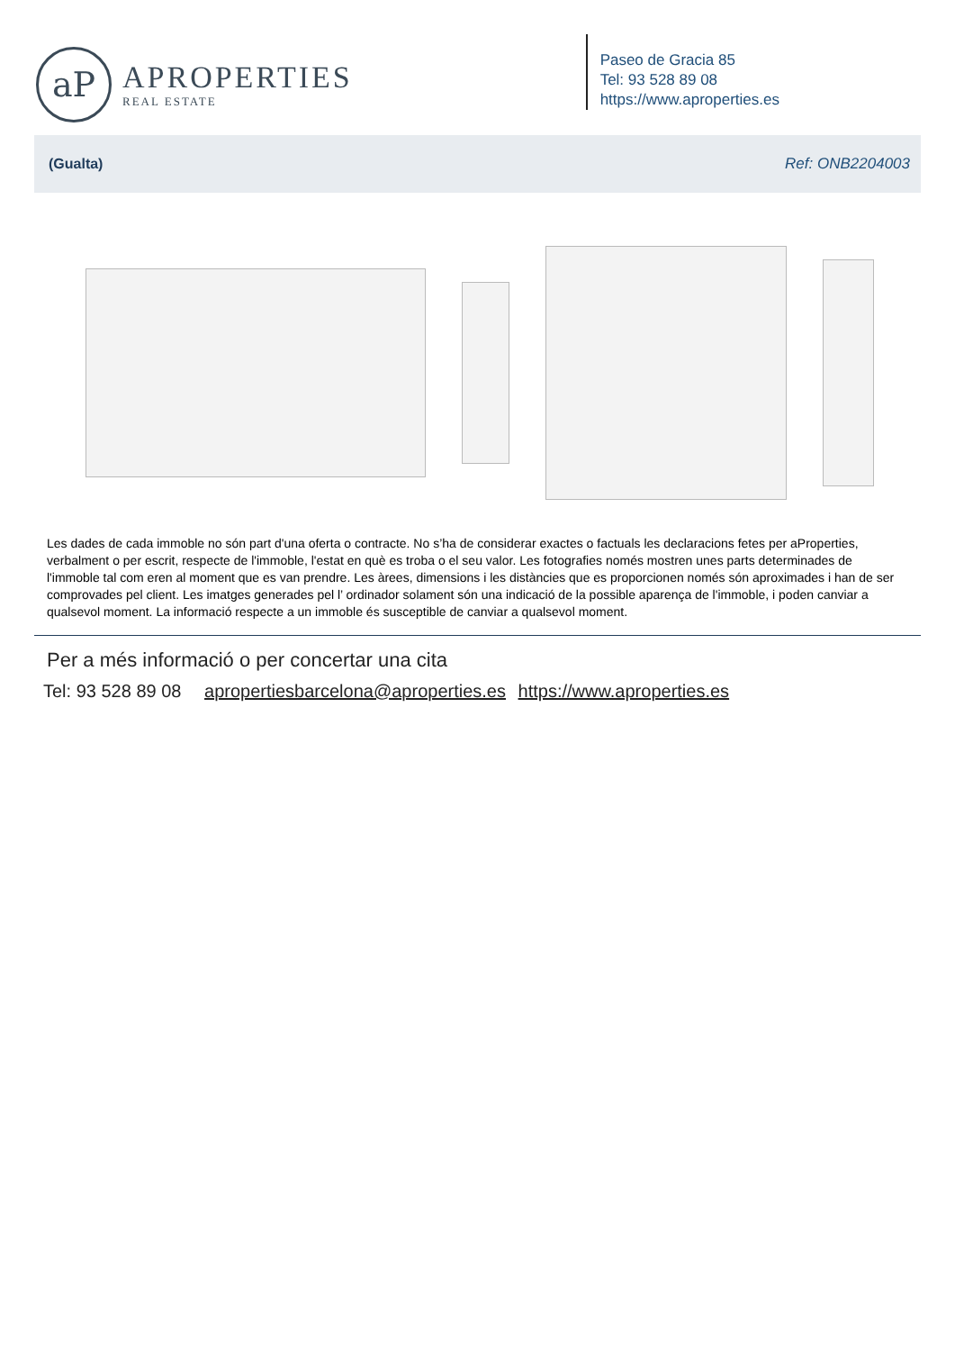aP
APROPERTIES
REAL ESTATE
Paseo de Gracia 85
Tel: 93 528 89 08
https://www.aproperties.es
(Gualta) Ref: ONB2204003
Les dades de cada immoble no són part d'una oferta o contracte. No s’ha de considerar exactes o factuals les declaracions fetes per aProperties, verbalment o per escrit, respecte de l'immoble, l'estat en què es troba o el seu valor. Les fotografies només mostren unes parts determinades de l'immoble tal com eren al moment que es van prendre. Les àrees, dimensions i les distàncies que es proporcionen només són aproximades i han de ser comprovades pel client. Les imatges generades pel l’ ordinador solament són una indicació de la possible aparença de l'immoble, i poden canviar a qualsevol moment. La informació respecte a un immoble és susceptible de canviar a qualsevol moment.
Per a més informació o per concertar una cita
Tel: 93 528 89 08 apropertiesbarcelona@aproperties.es https://www.aproperties.es